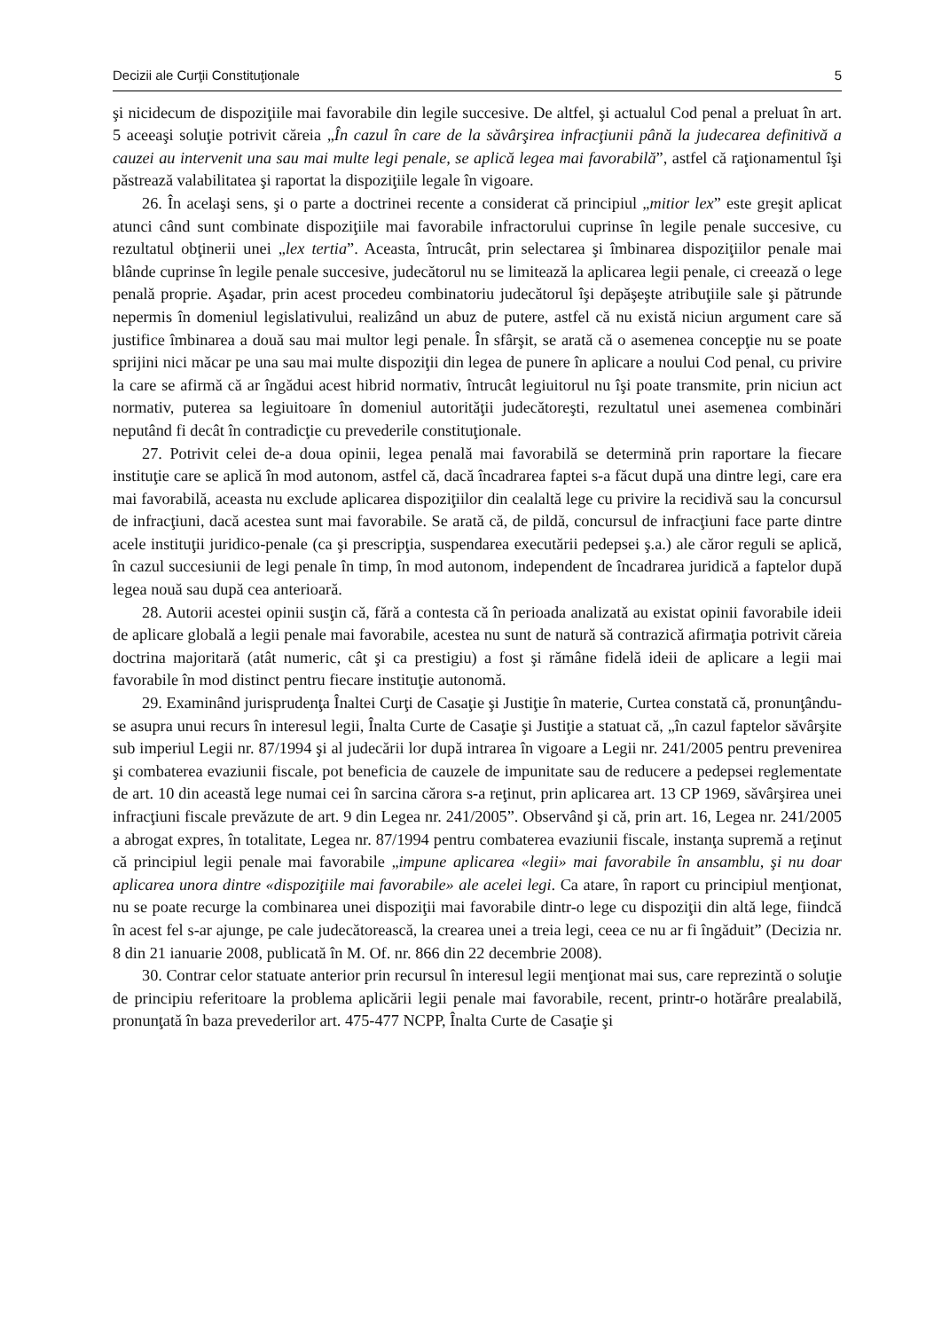Decizii ale Curţii Constituţionale 5
şi nicidecum de dispoziţiile mai favorabile din legile succesive. De altfel, şi actualul Cod penal a preluat în art. 5 aceeaşi soluţie potrivit căreia „În cazul în care de la săvârşirea infracţiunii până la judecarea definitivă a cauzei au intervenit una sau mai multe legi penale, se aplică legea mai favorabilă”, astfel că raţionamentul îşi păstrează valabilitatea şi raportat la dispoziţiile legale în vigoare.
26. În acelaşi sens, şi o parte a doctrinei recente a considerat că principiul „mitior lex” este greşit aplicat atunci când sunt combinate dispoziţiile mai favorabile infractorului cuprinse în legile penale succesive, cu rezultatul obţinerii unei „lex tertia”. Aceasta, întrucât, prin selectarea şi îmbinarea dispoziţiilor penale mai blânde cuprinse în legile penale succesive, judecătorul nu se limitează la aplicarea legii penale, ci creează o lege penală proprie. Aşadar, prin acest procedeu combinatoriu judecătorul îşi depăşeşte atribuţiile sale şi pătrunde nepermis în domeniul legislativului, realizând un abuz de putere, astfel că nu există niciun argument care să justifice îmbinarea a două sau mai multor legi penale. În sfârşit, se arată că o asemenea concepţie nu se poate sprijini nici măcar pe una sau mai multe dispoziţii din legea de punere în aplicare a noului Cod penal, cu privire la care se afirmă că ar îngădui acest hibrid normativ, întrucât legiuitorul nu îşi poate transmite, prin niciun act normativ, puterea sa legiuitoare în domeniul autorităţii judecătoreşti, rezultatul unei asemenea combinări neputând fi decât în contradicţie cu prevederile constituţionale.
27. Potrivit celei de-a doua opinii, legea penală mai favorabilă se determină prin raportare la fiecare instituţie care se aplică în mod autonom, astfel că, dacă încadrarea faptei s-a făcut după una dintre legi, care era mai favorabilă, aceasta nu exclude aplicarea dispoziţiilor din cealaltă lege cu privire la recidivă sau la concursul de infracţiuni, dacă acestea sunt mai favorabile. Se arată că, de pildă, concursul de infracţiuni face parte dintre acele instituţii juridico-penale (ca şi prescripţia, suspendarea executării pedepsei ş.a.) ale căror reguli se aplică, în cazul succesiunii de legi penale în timp, în mod autonom, independent de încadrarea juridică a faptelor după legea nouă sau după cea anterioară.
28. Autorii acestei opinii susţin că, fără a contesta că în perioada analizată au existat opinii favorabile ideii de aplicare globală a legii penale mai favorabile, acestea nu sunt de natură să contrazică afirmaţia potrivit căreia doctrina majoritară (atât numeric, cât şi ca prestigiu) a fost şi rămâne fidelă ideii de aplicare a legii mai favorabile în mod distinct pentru fiecare instituţie autonomă.
29. Examinând jurisprudenţa Înaltei Curţi de Casaţie şi Justiţie în materie, Curtea constată că, pronunţându-se asupra unui recurs în interesul legii, Înalta Curte de Casaţie şi Justiţie a statuat că, „în cazul faptelor săvârşite sub imperiul Legii nr. 87/1994 şi al judecării lor după intrarea în vigoare a Legii nr. 241/2005 pentru prevenirea şi combaterea evaziunii fiscale, pot beneficia de cauzele de impunitate sau de reducere a pedepsei reglementate de art. 10 din această lege numai cei în sarcina cărora s-a reţinut, prin aplicarea art. 13 CP 1969, săvârşirea unei infracţiuni fiscale prevăzute de art. 9 din Legea nr. 241/2005”. Observând şi că, prin art. 16, Legea nr. 241/2005 a abrogat expres, în totalitate, Legea nr. 87/1994 pentru combaterea evaziunii fiscale, instanţa supremă a reţinut că principiul legii penale mai favorabile „impune aplicarea «legii» mai favorabile în ansamblu, şi nu doar aplicarea unora dintre «dispoziţiile mai favorabile» ale acelei legi. Ca atare, în raport cu principiul menţionat, nu se poate recurge la combinarea unei dispoziţii mai favorabile dintr-o lege cu dispoziţii din altă lege, fiindcă în acest fel s-ar ajunge, pe cale judecătorească, la crearea unei a treia legi, ceea ce nu ar fi îngăduit” (Decizia nr. 8 din 21 ianuarie 2008, publicată în M. Of. nr. 866 din 22 decembrie 2008).
30. Contrar celor statuate anterior prin recursul în interesul legii menţionat mai sus, care reprezintă o soluţie de principiu referitoare la problema aplicării legii penale mai favorabile, recent, printr-o hotărâre prealabilă, pronunţată în baza prevederilor art. 475-477 NCPP, Înalta Curte de Casaţie şi